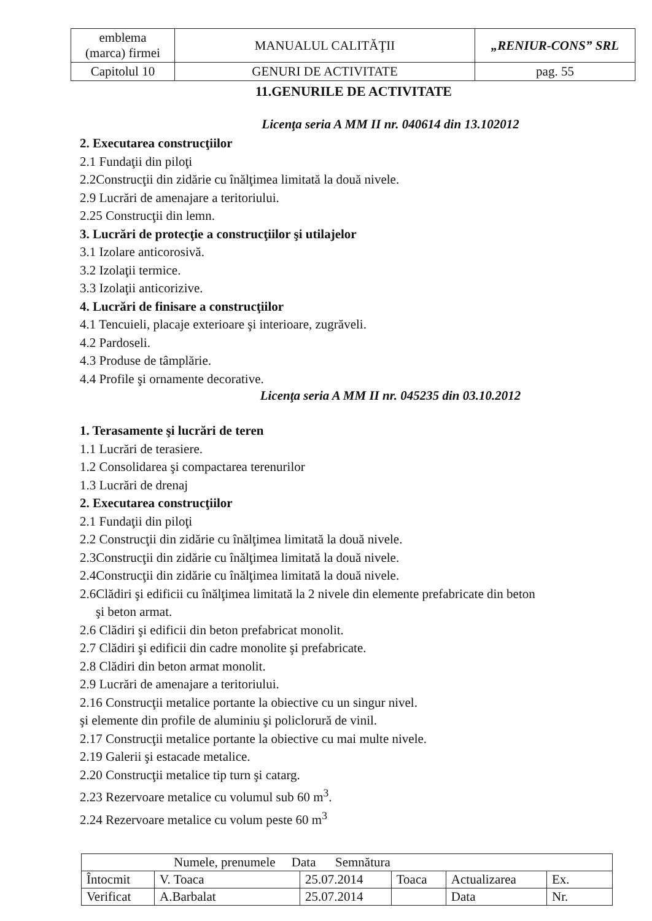| emblema (marca) firmei | MANUALUL CALITĂŢII | „RENIUR-CONS” SRL |
| Capitolul 10 | GENURI DE ACTIVITATE | pag. 55 |
11.GENURILE DE ACTIVITATE
Licenţa seria A MM II nr. 040614 din 13.102012
2. Executarea construcţiilor
2.1 Fundaţii din piloţi
2.2Construcţii din zidărie cu înălţimea limitată la două nivele.
2.9 Lucrări de amenajare a teritoriului.
2.25 Construcţii din lemn.
3. Lucrări de protecţie a construcţiilor şi utilajelor
3.1 Izolare anticorosivă.
3.2 Izolaţii termice.
3.3 Izolaţii anticorizive.
4. Lucrări de finisare a construcţiilor
4.1 Tencuieli, placaje exterioare şi interioare, zugrăveli.
4.2 Pardoseli.
4.3 Produse de tâmplărie.
4.4 Profile şi ornamente decorative.
Licenţa seria A MM II nr. 045235 din 03.10.2012
1. Terasamente şi lucrări de teren
1.1 Lucrări de terasiere.
1.2 Consolidarea şi compactarea terenurilor
1.3 Lucrări de drenaj
2. Executarea construcţiilor
2.1 Fundaţii din piloţi
2.2 Construcţii din zidărie cu înălţimea limitată la două nivele.
2.3Construcţii din zidărie cu înălţimea limitată la două nivele.
2.4Construcţii din zidărie cu înălţimea limitată la două nivele.
2.6Clădiri şi edificii cu înălţimea limitată la 2 nivele din elemente prefabricate din beton
şi beton armat.
2.6 Clădiri şi edificii din beton prefabricat monolit.
2.7 Clădiri şi edificii din cadre monolite şi prefabricate.
2.8 Clădiri din beton armat monolit.
2.9 Lucrări de amenajare a teritoriului.
2.16 Construcţii metalice portante la obiective cu un singur nivel.
şi elemente din profile de aluminiu şi policlorură de vinil.
2.17 Construcţii metalice portante la obiective cu mai multe nivele.
2.19 Galerii şi estacade metalice.
2.20 Construcţii metalice tip turn şi catarg.
2.23 Rezervoare metalice cu volumul sub 60 m<sup>3</sup>.
2.24 Rezervoare metalice cu volum peste 60 m<sup>3</sup>
| Numele, prenumele Data Semnătura | | | | | |
| Întocmit | V. Toaca | 25.07.2014 | Toaca | Actualizarea | Ex. |
| Verificat | A.Barbalat | 25.07.2014 | | Data | Nr. |